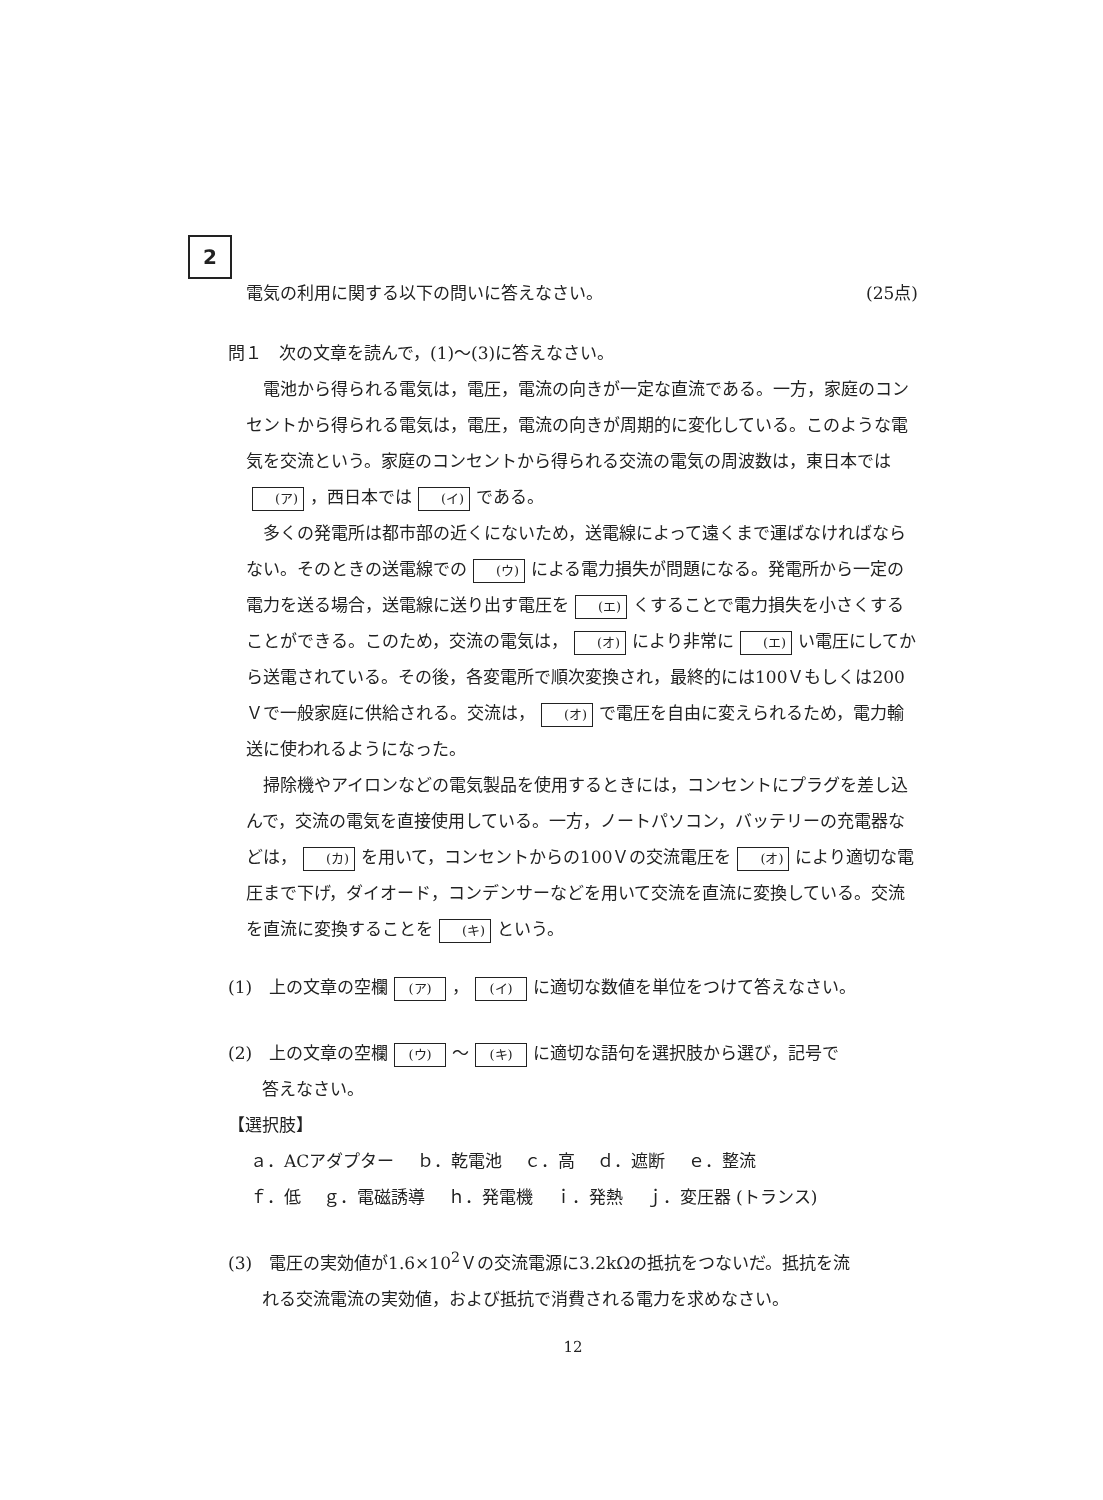2
電気の利用に関する以下の問いに答えなさい。 (25点)
問１　次の文章を読んで，(1)〜(3)に答えなさい。
電池から得られる電気は，電圧，電流の向きが一定な直流である。一方，家庭のコンセントから得られる電気は，電圧，電流の向きが周期的に変化している。このような電気を交流という。家庭のコンセントから得られる交流の電気の周波数は，東日本では (ア) ，西日本では (イ) である。
多くの発電所は都市部の近くにないため，送電線によって遠くまで運ばなければならない。そのときの送電線での (ウ) による電力損失が問題になる。発電所から一定の電力を送る場合，送電線に送り出す電圧を (エ) くすることで電力損失を小さくすることができる。このため，交流の電気は， (オ) により非常に (エ) い電圧にしてから送電されている。その後，各変電所で順次変換され，最終的には100Ｖもしくは200Ｖで一般家庭に供給される。交流は， (オ) で電圧を自由に変えられるため，電力輸送に使われるようになった。
掃除機やアイロンなどの電気製品を使用するときには，コンセントにプラグを差し込んで，交流の電気を直接使用している。一方，ノートパソコン，バッテリーの充電器などは， (カ) を用いて，コンセントからの100Ｖの交流電圧を (オ) により適切な電圧まで下げ，ダイオード，コンデンサーなどを用いて交流を直流に変換している。交流を直流に変換することを (キ) という。
(1)　上の文章の空欄 (ア) ， (イ) に適切な数値を単位をつけて答えなさい。
(2)　上の文章の空欄 (ウ) 〜 (キ) に適切な語句を選択肢から選び，記号で
答えなさい。
【選択肢】
ａ．ACアダプター　 ｂ．乾電池　 ｃ．高　 ｄ．遮断　 ｅ．整流
ｆ．低　 ｇ．電磁誘導　 ｈ．発電機　 ｉ．発熱　 ｊ．変圧器 (トランス)
(3)　電圧の実効値が1.6×10<sup>2</sup>Ｖの交流電源に3.2kΩの抵抗をつないだ。抵抗を流
れる交流電流の実効値，および抵抗で消費される電力を求めなさい。
12